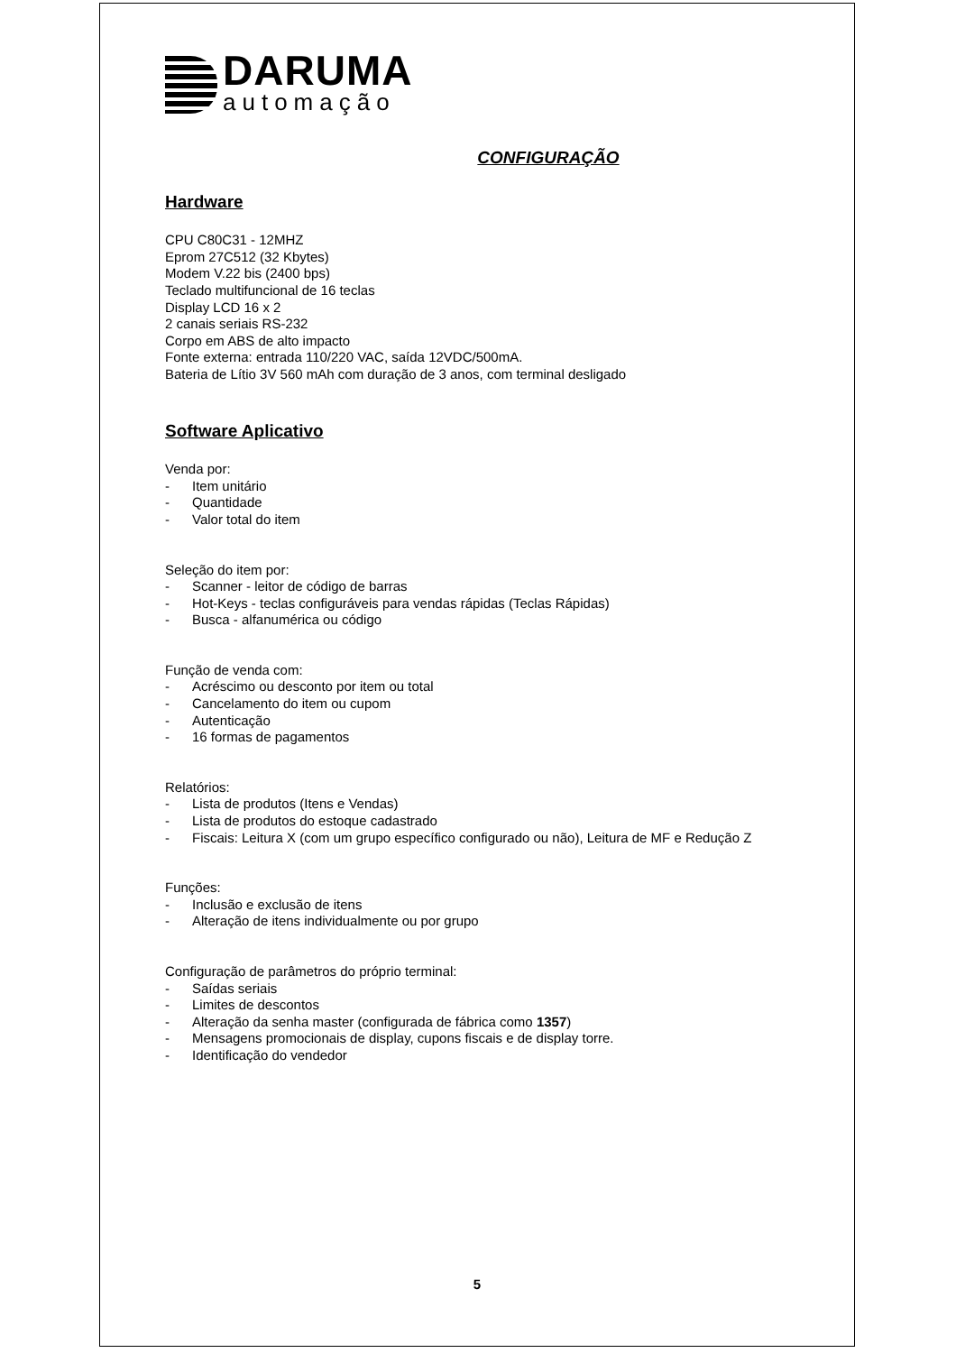DARUMA
automação
CONFIGURAÇÃO
Hardware
CPU C80C31 - 12MHZ
Eprom 27C512 (32 Kbytes)
Modem V.22 bis (2400 bps)
Teclado multifuncional de 16 teclas
Display LCD 16 x 2
2 canais seriais RS-232
Corpo em ABS de alto impacto
Fonte externa: entrada 110/220 VAC, saída 12VDC/500mA.
Bateria de Lítio 3V 560 mAh com duração de 3 anos, com terminal desligado
Software Aplicativo
Venda por:
- Item unitário
- Quantidade
- Valor total do item
Seleção do item por:
- Scanner - leitor de código de barras
- Hot-Keys - teclas configuráveis para vendas rápidas (Teclas Rápidas)
- Busca - alfanumérica ou código
Função de venda com:
- Acréscimo ou desconto por item ou total
- Cancelamento do item ou cupom
- Autenticação
- 16 formas de pagamentos
Relatórios:
- Lista de produtos (Itens e Vendas)
- Lista de produtos do estoque cadastrado
- Fiscais: Leitura X (com um grupo específico configurado ou não), Leitura de MF e Redução Z
Funções:
- Inclusão e exclusão de itens
- Alteração de itens individualmente ou por grupo
Configuração de parâmetros do próprio terminal:
- Saídas seriais
- Limites de descontos
- Alteração da senha master (configurada de fábrica como 1357)
- Mensagens promocionais de display, cupons fiscais e de display torre.
- Identificação do vendedor
5